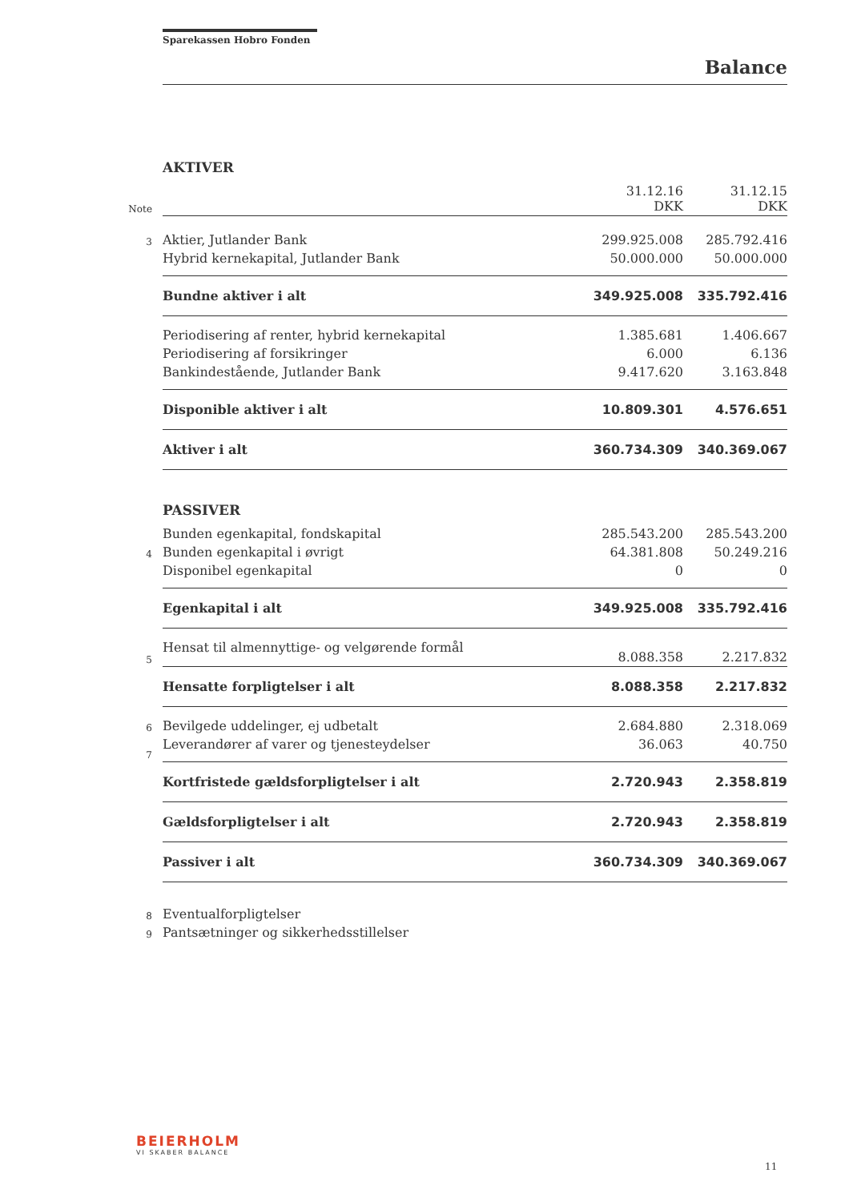Sparekassen Hobro Fonden
Balance
| | AKTIVER | | |
| Note | | 31.12.16 DKK | 31.12.15 DKK |
| 3 | Aktier, Jutlander Bank | 299.925.008 | 285.792.416 |
| | Hybrid kernekapital, Jutlander Bank | 50.000.000 | 50.000.000 |
| | Bundne aktiver i alt | 349.925.008 | 335.792.416 |
| | Periodisering af renter, hybrid kernekapital | 1.385.681 | 1.406.667 |
| | Periodisering af forsikringer | 6.000 | 6.136 |
| | Bankindestående, Jutlander Bank | 9.417.620 | 3.163.848 |
| | Disponible aktiver i alt | 10.809.301 | 4.576.651 |
| | Aktiver i alt | 360.734.309 | 340.369.067 |
| | PASSIVER | | |
| | Bunden egenkapital, fondskapital | 285.543.200 | 285.543.200 |
| 4 | Bunden egenkapital i øvrigt | 64.381.808 | 50.249.216 |
| | Disponibel egenkapital | 0 | 0 |
| | Egenkapital i alt | 349.925.008 | 335.792.416 |
| 5 | Hensat til almennyttige- og velgørende formål | 8.088.358 | 2.217.832 |
| | Hensatte forpligtelser i alt | 8.088.358 | 2.217.832 |
| 6 | Bevilgede uddelinger, ej udbetalt | 2.684.880 | 2.318.069 |
| 7 | Leverandører af varer og tjenesteydelser | 36.063 | 40.750 |
| | Kortfristede gældsforpligtelser i alt | 2.720.943 | 2.358.819 |
| | Gældsforpligtelser i alt | 2.720.943 | 2.358.819 |
| | Passiver i alt | 360.734.309 | 340.369.067 |
| 8 | Eventualforpligtelser | | |
| 9 | Pantsætninger og sikkerhedsstillelser | | |
BEIERHOLM
VI SKABER BALANCE
11